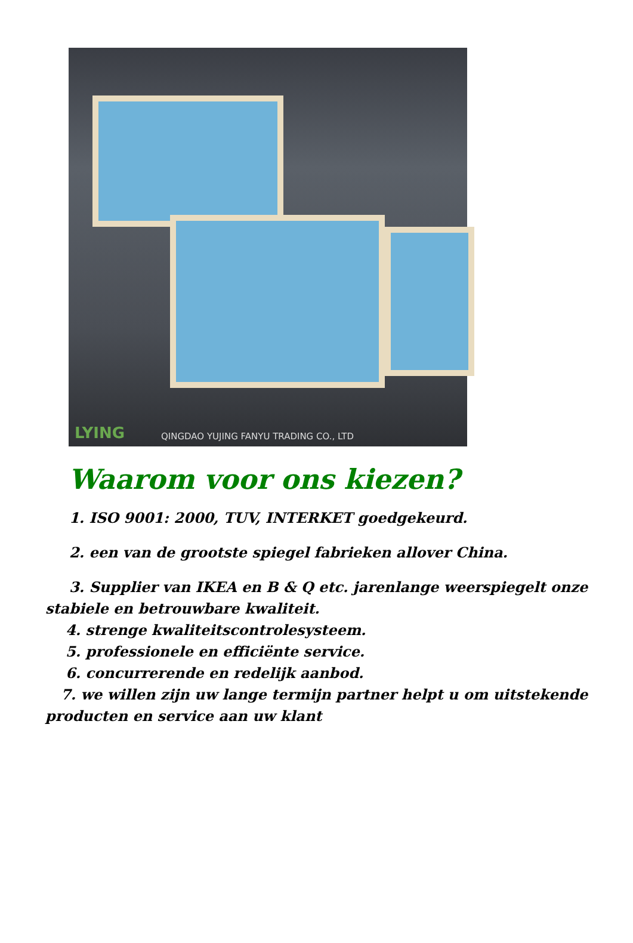LYING
QINGDAO YUJING FANYU TRADING CO., LTD
Waarom voor ons kiezen?
1. ISO 9001: 2000, TUV, INTERKET goedgekeurd.
2. een van de grootste spiegel fabrieken allover China.
3. Supplier van IKEA en B & Q etc. jarenlange weerspiegelt onze stabiele en betrouwbare kwaliteit.
4. strenge kwaliteitscontrolesysteem.
5. professionele en efficiënte service.
6. concurrerende en redelijk aanbod.
7. we willen zijn uw lange termijn partner helpt u om uitstekende producten en service aan uw klant